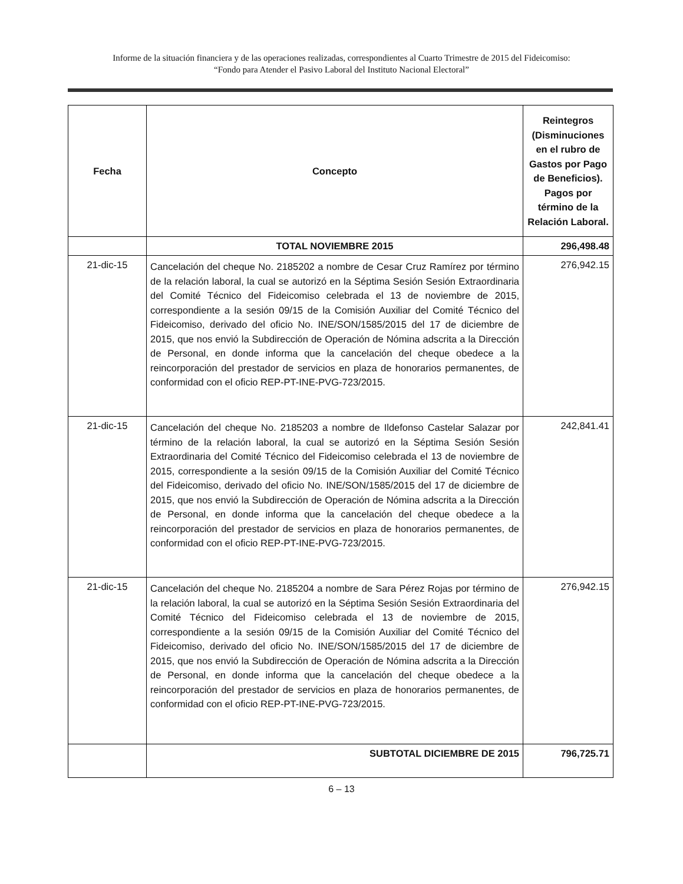Informe de la situación financiera y de las operaciones realizadas, correspondientes al Cuarto Trimestre de 2015 del Fideicomiso:
“Fondo para Atender el Pasivo Laboral del Instituto Nacional Electoral”
| Fecha | Concepto | Reintegros (Disminuciones en el rubro de Gastos por Pago de Beneficios). Pagos por término de la Relación Laboral. |
| --- | --- | --- |
| | TOTAL NOVIEMBRE 2015 | 296,498.48 |
| 21-dic-15 | Cancelación del cheque No. 2185202 a nombre de Cesar Cruz Ramírez por término de la relación laboral, la cual se autorizó en la Séptima Sesión Sesión Extraordinaria del Comité Técnico del Fideicomiso celebrada el 13 de noviembre de 2015, correspondiente a la sesión 09/15 de la Comisión Auxiliar del Comité Técnico del Fideicomiso, derivado del oficio No. INE/SON/1585/2015 del 17 de diciembre de 2015, que nos envió la Subdirección de Operación de Nómina adscrita a la Dirección de Personal, en donde informa que la cancelación del cheque obedece a la reincorporación del prestador de servicios en plaza de honorarios permanentes, de conformidad con el oficio REP-PT-INE-PVG-723/2015. | 276,942.15 |
| 21-dic-15 | Cancelación del cheque No. 2185203 a nombre de Ildefonso Castelar Salazar por término de la relación laboral, la cual se autorizó en la Séptima Sesión Sesión Extraordinaria del Comité Técnico del Fideicomiso celebrada el 13 de noviembre de 2015, correspondiente a la sesión 09/15 de la Comisión Auxiliar del Comité Técnico del Fideicomiso, derivado del oficio No. INE/SON/1585/2015 del 17 de diciembre de 2015, que nos envió la Subdirección de Operación de Nómina adscrita a la Dirección de Personal, en donde informa que la cancelación del cheque obedece a la reincorporación del prestador de servicios en plaza de honorarios permanentes, de conformidad con el oficio REP-PT-INE-PVG-723/2015. | 242,841.41 |
| 21-dic-15 | Cancelación del cheque No. 2185204 a nombre de Sara Pérez Rojas por término de la relación laboral, la cual se autorizó en la Séptima Sesión Sesión Extraordinaria del Comité Técnico del Fideicomiso celebrada el 13 de noviembre de 2015, correspondiente a la sesión 09/15 de la Comisión Auxiliar del Comité Técnico del Fideicomiso, derivado del oficio No. INE/SON/1585/2015 del 17 de diciembre de 2015, que nos envió la Subdirección de Operación de Nómina adscrita a la Dirección de Personal, en donde informa que la cancelación del cheque obedece a la reincorporación del prestador de servicios en plaza de honorarios permanentes, de conformidad con el oficio REP-PT-INE-PVG-723/2015. | 276,942.15 |
| | SUBTOTAL DICIEMBRE DE 2015 | 796,725.71 |
6 – 13